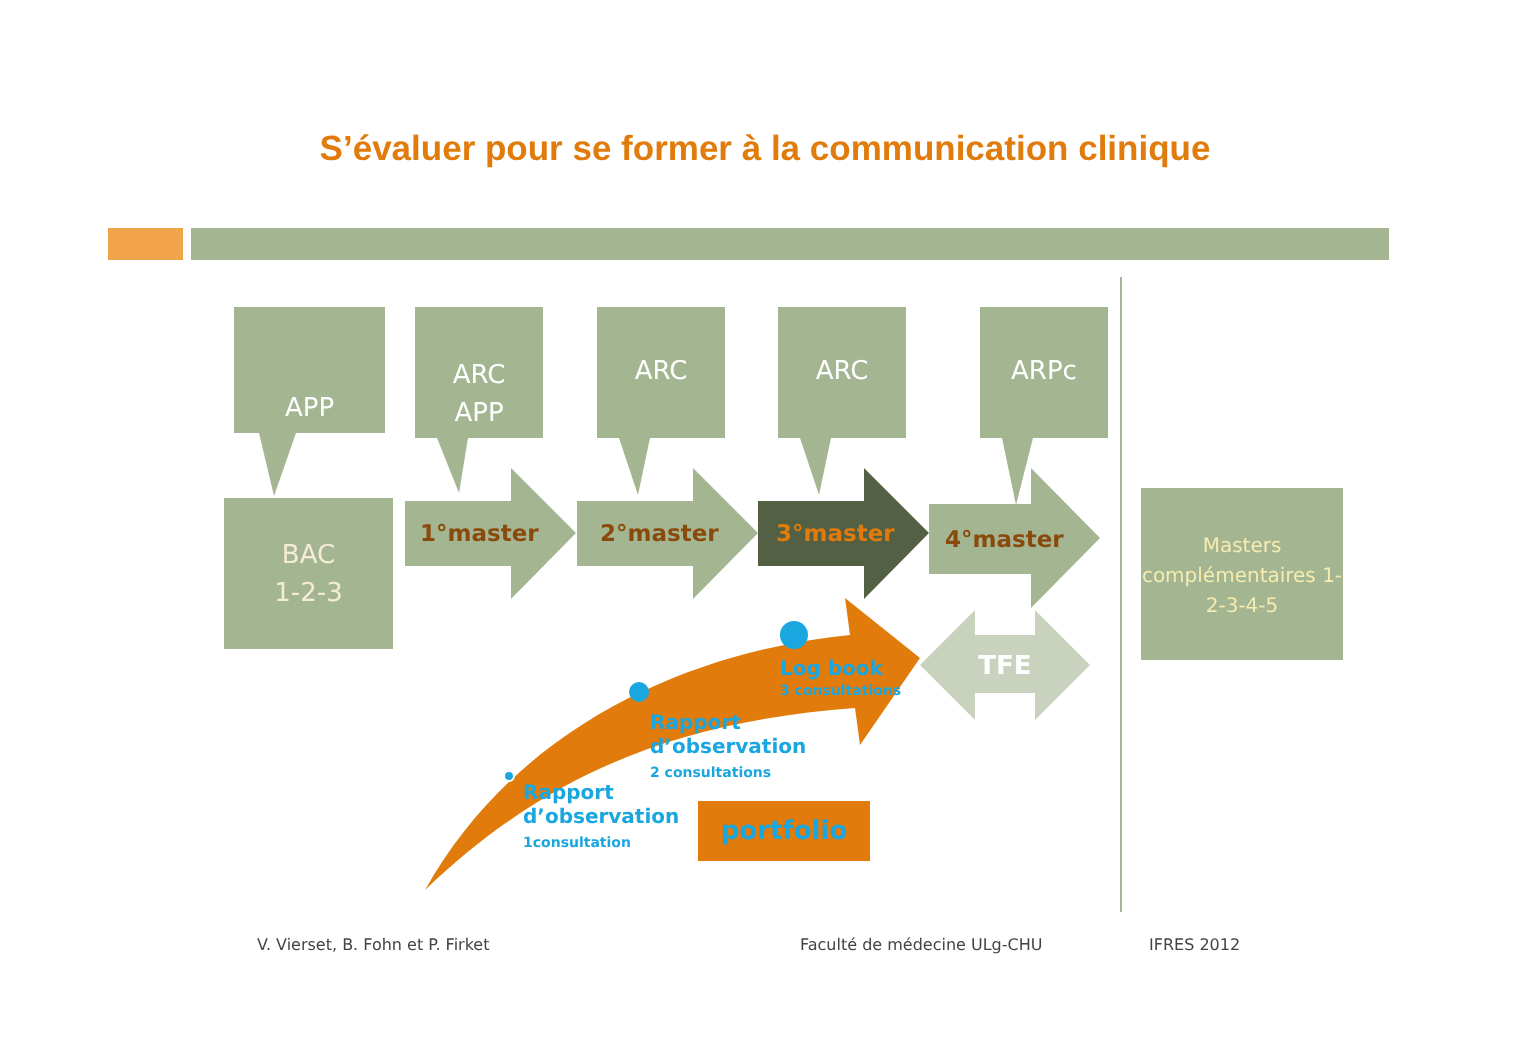S’évaluer pour se former à la communication clinique
APP
ARC
APP
ARC ARC ARPc
BAC
1-2-3
1°master 2°master 3°master 4°master
TFE
Masters complémentaires 1-2-3-4-5
Log book
3 consultations
Rapport
d’observation
2 consultations
Rapport
d’observation
1consultation
portfolio
V. Vierset, B. Fohn et P. Firket
Faculté de médecine ULg-CHU IFRES 2012